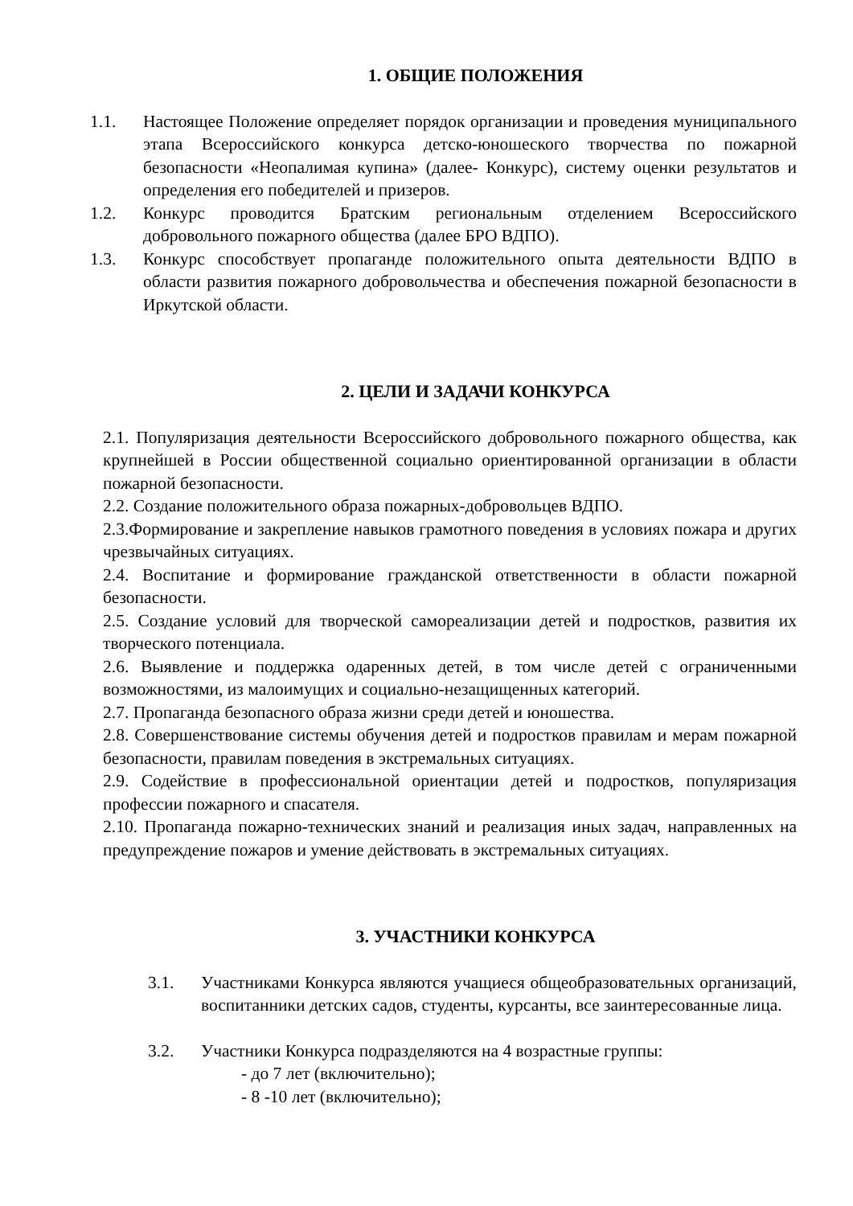1. ОБЩИЕ ПОЛОЖЕНИЯ
1.1. Настоящее Положение определяет порядок организации и проведения муниципального этапа Всероссийского конкурса детско-юношеского творчества по пожарной безопасности «Неопалимая купина» (далее- Конкурс), систему оценки результатов и определения его победителей и призеров.
1.2. Конкурс проводится Братским региональным отделением Всероссийского добровольного пожарного общества (далее БРО ВДПО).
1.3. Конкурс способствует пропаганде положительного опыта деятельности ВДПО в области развития пожарного добровольчества и обеспечения пожарной безопасности в Иркутской области.
2. ЦЕЛИ И ЗАДАЧИ КОНКУРСА
2.1. Популяризация деятельности Всероссийского добровольного пожарного общества, как крупнейшей в России общественной социально ориентированной организации в области пожарной безопасности.
2.2. Создание положительного образа пожарных-добровольцев ВДПО.
2.3.Формирование и закрепление навыков грамотного поведения в условиях пожара и других чрезвычайных ситуациях.
2.4. Воспитание и формирование гражданской ответственности в области пожарной безопасности.
2.5. Создание условий для творческой самореализации детей и подростков, развития их творческого потенциала.
2.6. Выявление и поддержка одаренных детей, в том числе детей с ограниченными возможностями, из малоимущих и социально-незащищенных категорий.
2.7. Пропаганда безопасного образа жизни среди детей и юношества.
2.8. Совершенствование системы обучения детей и подростков правилам и мерам пожарной безопасности, правилам поведения в экстремальных ситуациях.
2.9. Содействие в профессиональной ориентации детей и подростков, популяризация профессии пожарного и спасателя.
2.10. Пропаганда пожарно-технических знаний и реализация иных задач, направленных на предупреждение пожаров и умение действовать в экстремальных ситуациях.
3. УЧАСТНИКИ КОНКУРСА
3.1. Участниками Конкурса являются учащиеся общеобразовательных организаций, воспитанники детских садов, студенты, курсанты, все заинтересованные лица.
3.2. Участники Конкурса подразделяются на 4 возрастные группы:
- до 7 лет (включительно);
- 8 -10 лет (включительно);